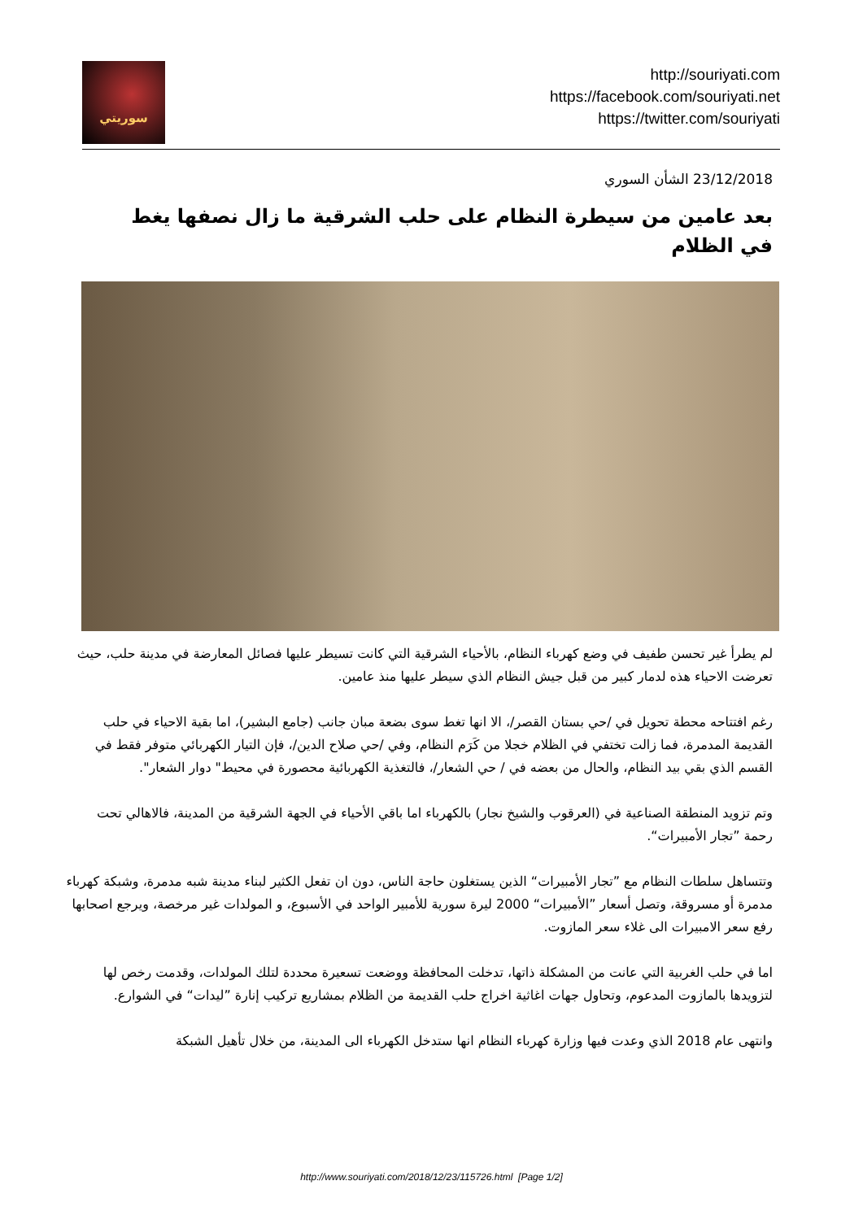سوريتي
http://souriyati.com
https://facebook.com/souriyati.net
https://twitter.com/souriyati
23/12/2018 الشأن السوري
بعد عامين من سيطرة النظام على حلب الشرقية ما زال نصفها يغط في الظلام
لم يطرأ غير تحسن طفيف في وضع كهرباء النظام، بالأحياء الشرقية التي كانت تسيطر عليها فصائل المعارضة في مدينة حلب، حيث تعرضت الاحياء هذه لدمار كبير من قبل جيش النظام الذي سيطر عليها منذ عامين.
رغم افتتاحه محطة تحويل في /حي بستان القصر/، الا انها تغط سوى بضعة مبان جانب (جامع البشير)، اما بقية الاحياء في حلب القديمة المدمرة، فما زالت تختفي في الظلام خجلا من كَرَم النظام، وفي /حي صلاح الدين/، فإن التيار الكهربائي متوفر فقط في القسم الذي بقي بيد النظام، والحال من بعضه في / حي الشعار/، فالتغذية الكهربائية محصورة في محيط" دوار الشعار".
وتم تزويد المنطقة الصناعية في (العرقوب والشيخ نجار) بالكهرباء اما باقي الأحياء في الجهة الشرقية من المدينة، فالاهالي تحت رحمة ”تجار الأمبيرات“.
وتتساهل سلطات النظام مع ”تجار الأمبيرات“ الذين يستغلون حاجة الناس، دون ان تفعل الكثير لبناء مدينة شبه مدمرة، وشبكة كهرباء مدمرة أو مسروقة، وتصل أسعار ”الأمبيرات“ 2000 ليرة سورية للأمبير الواحد في الأسبوع، و المولدات غير مرخصة، ويرجع اصحابها رفع سعر الامبيرات الى غلاء سعر المازوت.
اما في حلب الغربية التي عانت من المشكلة ذاتها، تدخلت المحافظة ووضعت تسعيرة محددة لتلك المولدات، وقدمت رخص لها لتزويدها بالمازوت المدعوم، وتحاول جهات اغاثية اخراج حلب القديمة من الظلام بمشاريع تركيب إنارة ”ليدات“ في الشوارع.
وانتهى عام 2018 الذي وعدت فيها وزارة كهرباء النظام انها ستدخل الكهرباء الى المدينة، من خلال تأهيل الشبكة
http://www.souriyati.com/2018/12/23/115726.html [Page 1/2]